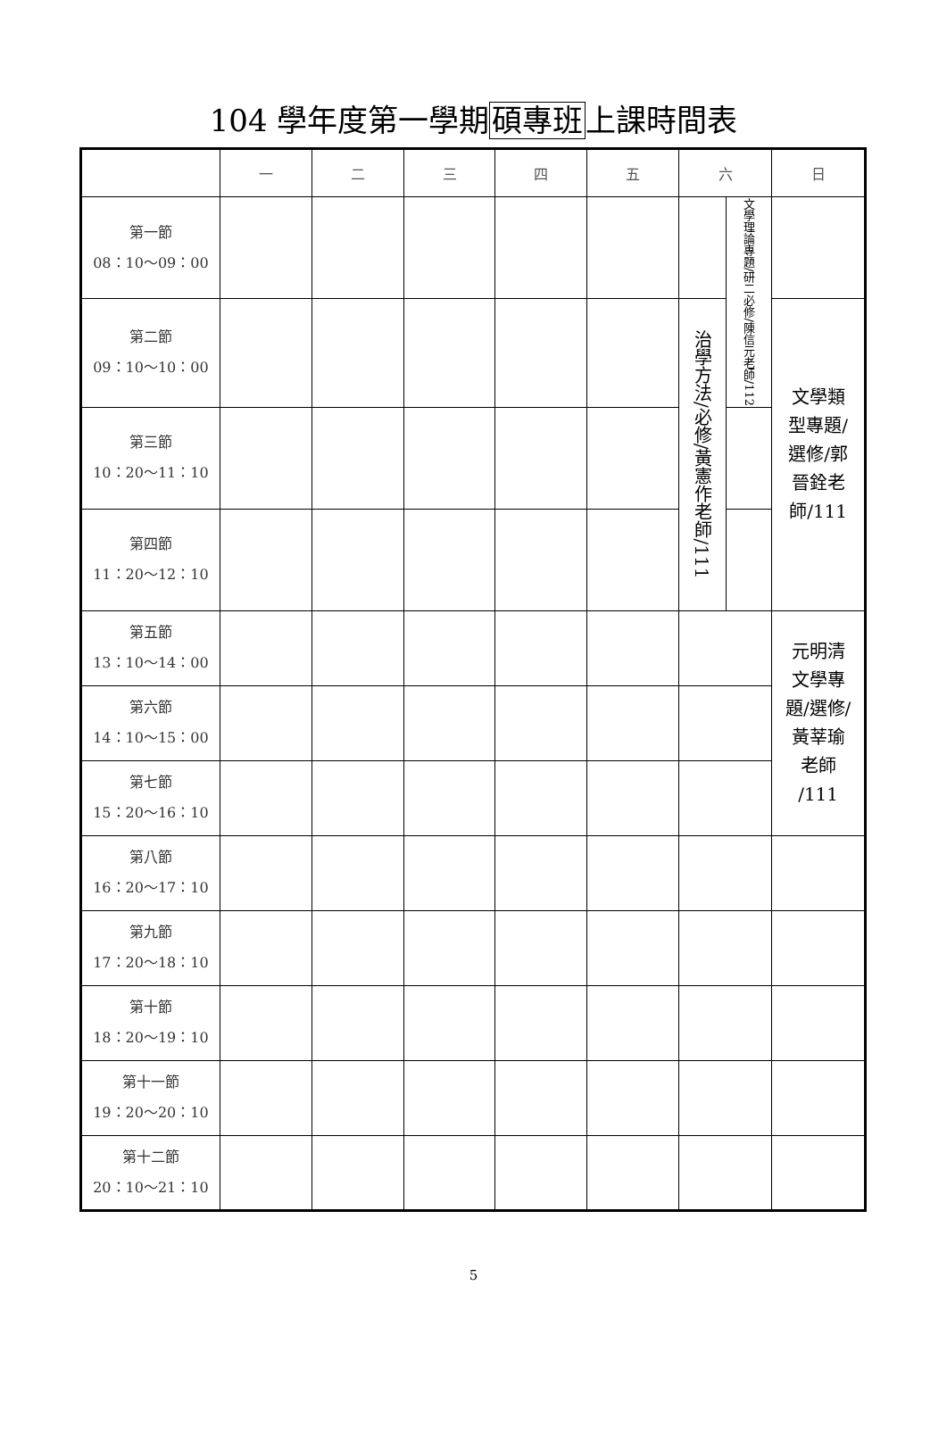104 學年度第一學期碩專班上課時間表
| | 一 | 二 | 三 | 四 | 五 | 六 | | 日 |
| --- | --- | --- | --- | --- | --- | --- | --- | --- |
| 第一節 08：10～09：00 | | | | | | | 文學理論專題/研二必修/陳信元老師/112 | |
| 第二節 09：10～10：00 | | | | | | 治學方法/必修/黃憲作老師/111 | | 文學類 型專題/ 選修/郭 晉銓老 師/111 |
| 第三節 10：20～11：10 | | | | | | | | |
| 第四節 11：20～12：10 | | | | | | | | |
| 第五節 13：10～14：00 | | | | | | | | 元明清 文學專 題/選修/ 黃莘瑜 老師 /111 |
| 第六節 14：10～15：00 | | | | | | | | |
| 第七節 15：20～16：10 | | | | | | | | |
| 第八節 16：20～17：10 | | | | | | | | |
| 第九節 17：20～18：10 | | | | | | | | |
| 第十節 18：20～19：10 | | | | | | | | |
| 第十一節 19：20～20：10 | | | | | | | | |
| 第十二節 20：10～21：10 | | | | | | | | |
5